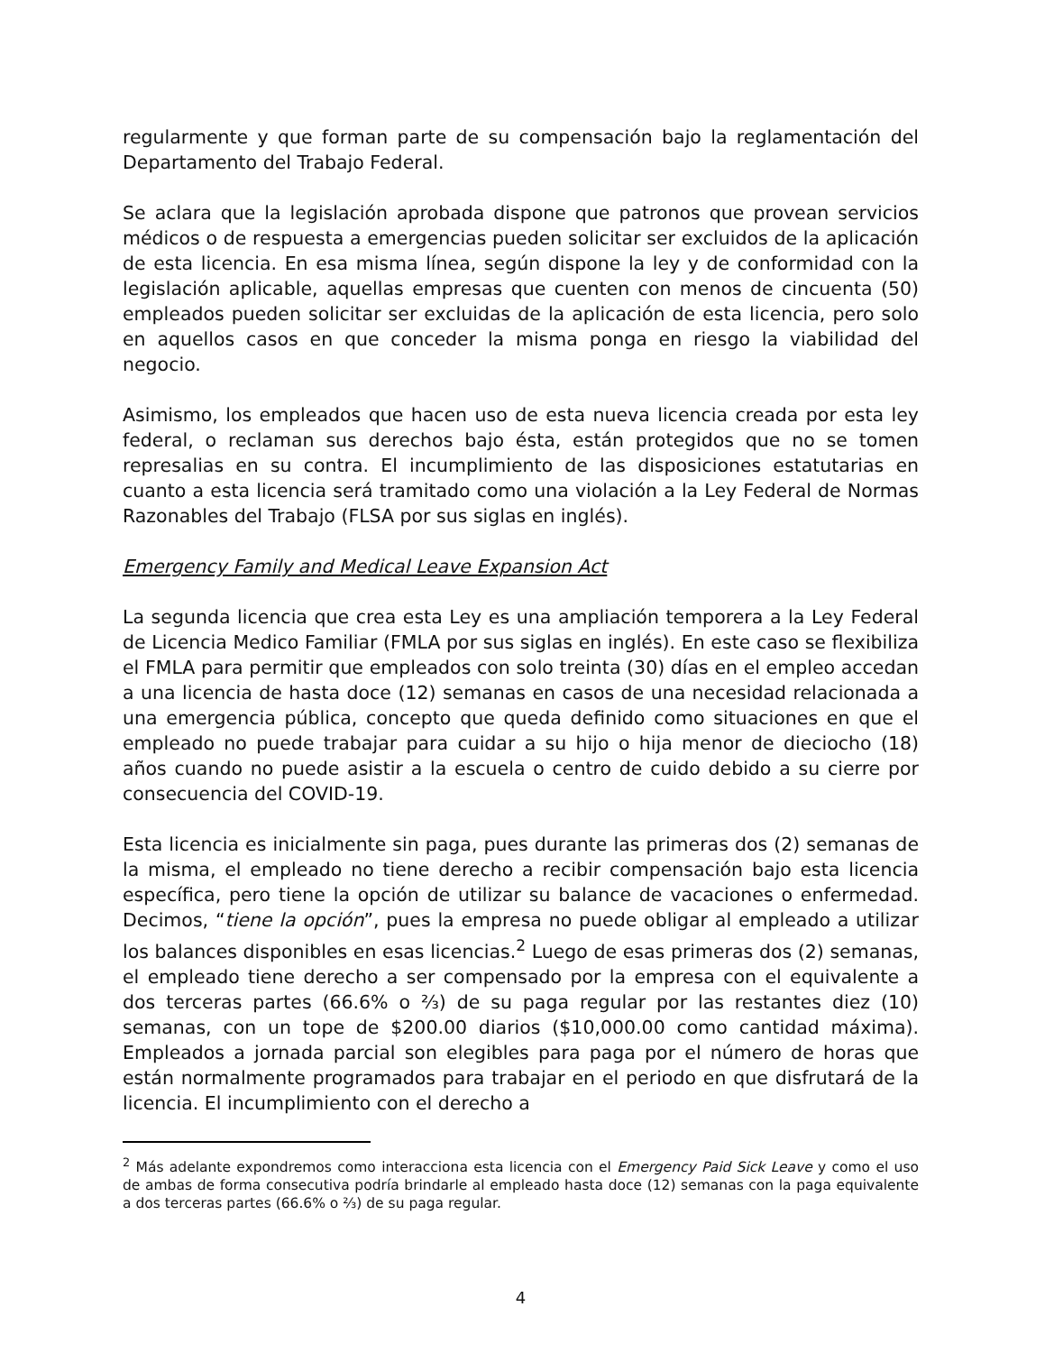regularmente y que forman parte de su compensación bajo la reglamentación del Departamento del Trabajo Federal.
Se aclara que la legislación aprobada dispone que patronos que provean servicios médicos o de respuesta a emergencias pueden solicitar ser excluidos de la aplicación de esta licencia. En esa misma línea, según dispone la ley y de conformidad con la legislación aplicable, aquellas empresas que cuenten con menos de cincuenta (50) empleados pueden solicitar ser excluidas de la aplicación de esta licencia, pero solo en aquellos casos en que conceder la misma ponga en riesgo la viabilidad del negocio.
Asimismo, los empleados que hacen uso de esta nueva licencia creada por esta ley federal, o reclaman sus derechos bajo ésta, están protegidos que no se tomen represalias en su contra. El incumplimiento de las disposiciones estatutarias en cuanto a esta licencia será tramitado como una violación a la Ley Federal de Normas Razonables del Trabajo (FLSA por sus siglas en inglés).
Emergency Family and Medical Leave Expansion Act
La segunda licencia que crea esta Ley es una ampliación temporera a la Ley Federal de Licencia Medico Familiar (FMLA por sus siglas en inglés). En este caso se flexibiliza el FMLA para permitir que empleados con solo treinta (30) días en el empleo accedan a una licencia de hasta doce (12) semanas en casos de una necesidad relacionada a una emergencia pública, concepto que queda definido como situaciones en que el empleado no puede trabajar para cuidar a su hijo o hija menor de dieciocho (18) años cuando no puede asistir a la escuela o centro de cuido debido a su cierre por consecuencia del COVID-19.
Esta licencia es inicialmente sin paga, pues durante las primeras dos (2) semanas de la misma, el empleado no tiene derecho a recibir compensación bajo esta licencia específica, pero tiene la opción de utilizar su balance de vacaciones o enfermedad. Decimos, “tiene la opción”, pues la empresa no puede obligar al empleado a utilizar los balances disponibles en esas licencias.<sup>2</sup> Luego de esas primeras dos (2) semanas, el empleado tiene derecho a ser compensado por la empresa con el equivalente a dos terceras partes (66.6% o ⅔) de su paga regular por las restantes diez (10) semanas, con un tope de $200.00 diarios ($10,000.00 como cantidad máxima). Empleados a jornada parcial son elegibles para paga por el número de horas que están normalmente programados para trabajar en el periodo en que disfrutará de la licencia. El incumplimiento con el derecho a
<sup>2</sup> Más adelante expondremos como interacciona esta licencia con el Emergency Paid Sick Leave y como el uso de ambas de forma consecutiva podría brindarle al empleado hasta doce (12) semanas con la paga equivalente a dos terceras partes (66.6% o ⅔) de su paga regular.
4